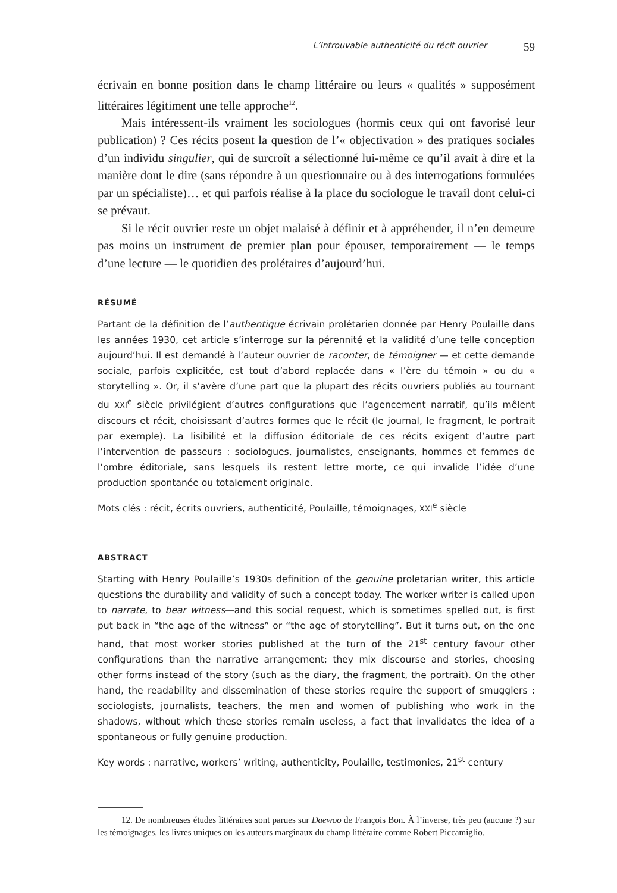L’introuvable authenticité du récit ouvrier 59
écrivain en bonne position dans le champ littéraire ou leurs « qualités » supposément littéraires légitiment une telle approche<sup>12</sup>.
Mais intéressent-ils vraiment les sociologues (hormis ceux qui ont favorisé leur publication) ? Ces récits posent la question de l’« objectivation » des pratiques sociales d’un individu singulier, qui de surcroît a sélectionné lui-même ce qu’il avait à dire et la manière dont le dire (sans répondre à un questionnaire ou à des interrogations formulées par un spécialiste)… et qui parfois réalise à la place du sociologue le travail dont celui-ci se prévaut.
Si le récit ouvrier reste un objet malaisé à définir et à appréhender, il n’en demeure pas moins un instrument de premier plan pour épouser, temporairement — le temps d’une lecture — le quotidien des prolétaires d’aujourd’hui.
RÉSUMÉ
Partant de la définition de l’authentique écrivain prolétarien donnée par Henry Poulaille dans les années 1930, cet article s’interroge sur la pérennité et la validité d’une telle conception aujourd’hui. Il est demandé à l’auteur ouvrier de raconter, de témoigner — et cette demande sociale, parfois explicitée, est tout d’abord replacée dans « l’ère du témoin » ou du « storytelling ». Or, il s’avère d’une part que la plupart des récits ouvriers publiés au tournant du XXI<sup>e</sup> siècle privilégient d’autres configurations que l’agencement narratif, qu’ils mêlent discours et récit, choisissant d’autres formes que le récit (le journal, le fragment, le portrait par exemple). La lisibilité et la diffusion éditoriale de ces récits exigent d’autre part l’intervention de passeurs : sociologues, journalistes, enseignants, hommes et femmes de l’ombre éditoriale, sans lesquels ils restent lettre morte, ce qui invalide l’idée d’une production spontanée ou totalement originale.
Mots clés : récit, écrits ouvriers, authenticité, Poulaille, témoignages, XXI<sup>e</sup> siècle
ABSTRACT
Starting with Henry Poulaille’s 1930s definition of the genuine proletarian writer, this article questions the durability and validity of such a concept today. The worker writer is called upon to narrate, to bear witness—and this social request, which is sometimes spelled out, is first put back in “the age of the witness” or “the age of storytelling”. But it turns out, on the one hand, that most worker stories published at the turn of the 21<sup>st</sup> century favour other configurations than the narrative arrangement; they mix discourse and stories, choosing other forms instead of the story (such as the diary, the fragment, the portrait). On the other hand, the readability and dissemination of these stories require the support of smugglers : sociologists, journalists, teachers, the men and women of publishing who work in the shadows, without which these stories remain useless, a fact that invalidates the idea of a spontaneous or fully genuine production.
Key words : narrative, workers’ writing, authenticity, Poulaille, testimonies, 21<sup>st</sup> century
12. De nombreuses études littéraires sont parues sur Daewoo de François Bon. À l’inverse, très peu (aucune ?) sur les témoignages, les livres uniques ou les auteurs marginaux du champ littéraire comme Robert Piccamiglio.